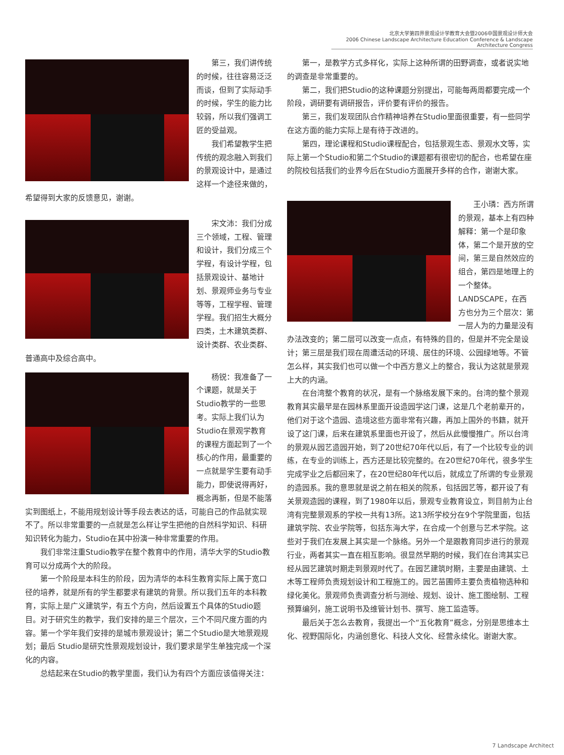北京大学第四界景观设计学教育大会暨2006中国景观设计师大会
2006 Chinese Landscape Architecture Education Conference & Landscape Architecture Congress
第三，我们讲传统的时候，往往容易泛泛而谈，但到了实际动手的时候，学生的能力比较弱，所以我们强调工匠的受益观。
我们希望教学生把传统的观念融入到我们的景观设计中，是通过这样一个途径来做的，希望得到大家的反馈意见，谢谢。
宋文沛：我们分成三个领域，工程、管理和设计，我们分成三个学程，有设计学程，包括景观设计、基地计划、景观师业务与专业等等，工程学程、管理学程。我们招生大概分四类，土木建筑类群、设计类群、农业类群、普通高中及综合高中。
杨锐：我准备了一个课题，就是关于Studio教学的一些思考。实际上我们认为Studio在景观学教育的课程方面起到了一个核心的作用，最重要的一点就是学生要有动手能力，即使说得再好，概念再新，但是不能落实到图纸上，不能用规划设计等手段去表达的话，可能自己的作品就实现不了。所以非常重要的一点就是怎么样让学生把他的自然科学知识、科研知识转化为能力，Studio在其中扮演一种非常重要的作用。
我们非常注重Studio教学在整个教育中的作用，清华大学的Studio教育可以分成两个大的阶段。
第一个阶段是本科生的阶段，因为清华的本科生教育实际上属于宽口径的培养，就是所有的学生都要求有建筑的背景。所以我们五年的本科教育，实际上是广义建筑学，有五个方向，然后设置五个具体的Studio题目。对于研究生的教学，我们安排的是三个层次，三个不同尺度方面的内容。第一个学年我们安排的是城市景观设计；第二个Studio是大地景观规划；最后 Studio是研究性景观规划设计，我们要求是学生单独完成一个深化的内容。
总结起来在Studio的教学里面，我们认为有四个方面应该值得关注：
第一，是教学方式多样化，实际上这种所谓的田野调查，或者说实地的调查是非常重要的。
第二，我们把Studio的这种课题分别提出，可能每两周都要完成一个阶段，调研要有调研报告，评价要有评价的报告。
第三，我们发现团队合作精神培养在Studio里面很重要，有一些同学在这方面的能力实际上是有待于改进的。
第四，理论课程和Studio课程配合，包括景观生态、景观水文等，实际上第一个Studio和第二个Studio的课题都有很密切的配合，也希望在座的院校包括我们的业界今后在Studio方面展开多样的合作，谢谢大家。
王小璘：西方所谓的景观，基本上有四种解释：第一个是印象体，第二个是开放的空间，第三是自然效应的组合，第四是地理上的一个整体。LANDSCAPE，在西方也分为三个层次：第一层人为的力量是没有办法改变的；第二层可以改变一点点，有特殊的目的，但是并不完全是设计；第三层是我们现在周遭活动的环境、居住的环境、公园绿地等。不管怎么样，其实我们也可以做一个中西方意义上的整合，我认为这就是景观上大的内涵。
在台湾整个教育的状况，是有一个脉络发展下来的。台湾的整个景观教育其实最早是在园林系里面开设造园学这门课，这是几个老前辈开的，他们对于这个造园、造境这些方面非常有兴趣，再加上国外的书籍，就开设了这门课，后来在建筑系里面也开设了，然后从此慢慢推广。所以台湾的景观从园艺造园开始，到了20世纪70年代以后，有了一个比较专业的训练，在专业的训练上，西方还是比较完整的。在20世纪70年代，很多学生完成学业之后都回来了，在20世纪80年代以后，就成立了所谓的专业景观的造园系。我的意思就是说之前在相关的院系，包括园艺等，都开设了有关景观造园的课程，到了1980年以后，景观专业教育设立，到目前为止台湾有完整景观系的学校一共有13所。这13所学校分在9个学院里面，包括建筑学院、农业学院等，包括东海大学，在合成一个创意与艺术学院。这些对于我们在发展上其实是一个脉络。另外一个是跟教育同步进行的景观行业，两者其实一直在相互影响。很显然早期的时候，我们在台湾其实已经从园艺建筑时期走到景观时代了。在园艺建筑时期，主要是由建筑、土木等工程师负责规划设计和工程施工的。园艺苗圃师主要负责植物选种和绿化美化。景观师负责调查分析与测绘、规划、设计、施工图绘制、工程预算编列，施工说明书及维管计划书、撰写、施工监造等。
最后关于怎么去教育，我提出一个“五化教育”概念，分别是思维本土化、视野国际化，内涵创意化、科技人文化、经营永续化。谢谢大家。
7 Landscape Architect